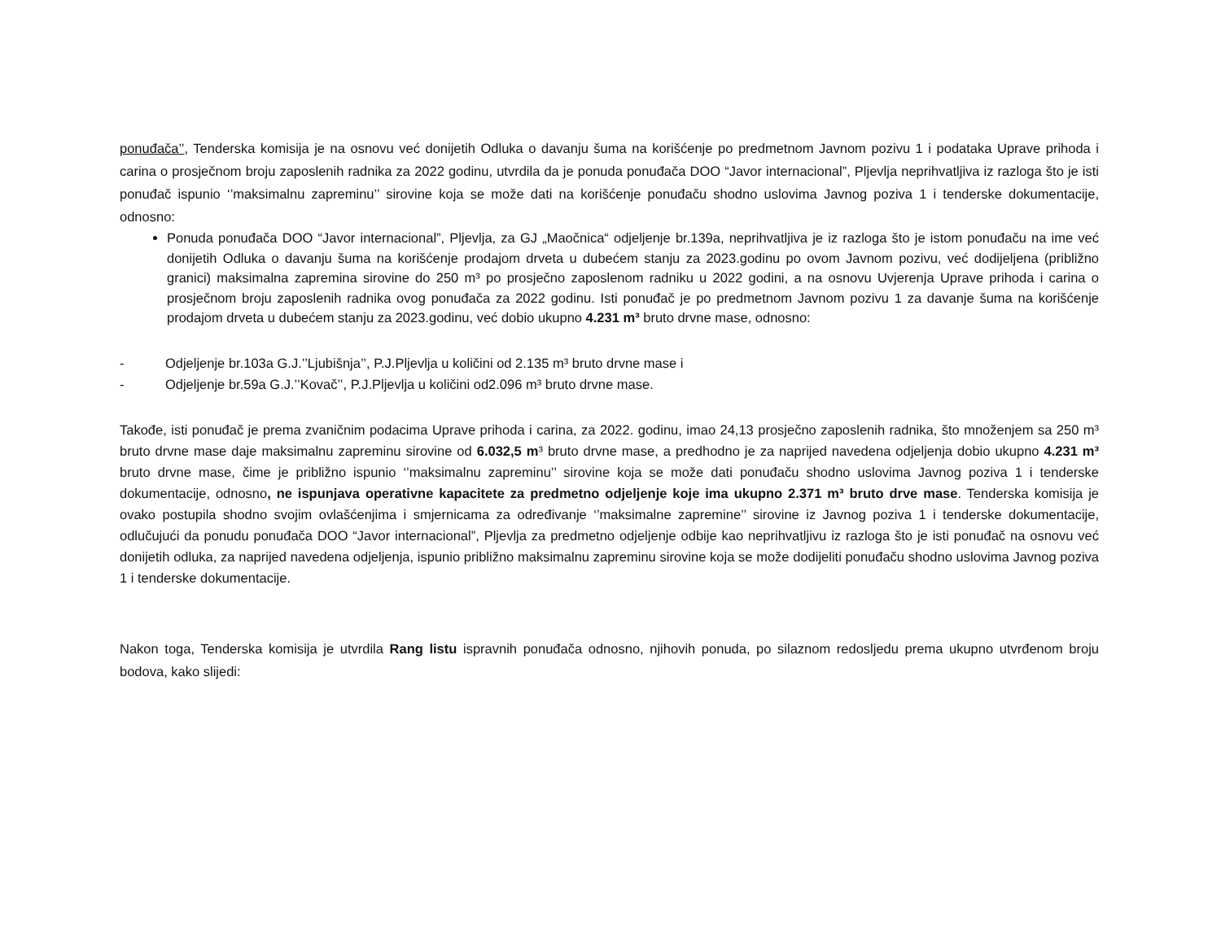ponuđača’’, Tenderska komisija je na osnovu već donijetih Odluka o davanju šuma na korišćenje po predmetnom Javnom pozivu 1 i podataka Uprave prihoda i carina o prosječnom broju zaposlenih radnika za 2022 godinu, utvrdila da je ponuda ponuđača DOO “Javor internacional”, Pljevlja neprihvatljiva iz razloga što je isti ponuđač ispunio ‘’maksimalnu zapreminu’’ sirovine koja se može dati na korišćenje ponuđaču shodno uslovima Javnog poziva 1 i tenderske dokumentacije, odnosno:
Ponuda ponuđača DOO “Javor internacional”, Pljevlja, za GJ „Maočnica“ odjeljenje br.139a, neprihvatljiva je iz razloga što je istom ponuđaču na ime već donijetih Odluka o davanju šuma na korišćenje prodajom drveta u dubećem stanju za 2023.godinu po ovom Javnom pozivu, već dodijeljena (približno granici) maksimalna zapremina sirovine do 250 m³ po prosječno zaposlenom radniku u 2022 godini, a na osnovu Uvjerenja Uprave prihoda i carina o prosječnom broju zaposlenih radnika ovog ponuđača za 2022 godinu. Isti ponuđač je po predmetnom Javnom pozivu 1 za davanje šuma na korišćenje prodajom drveta u dubećem stanju za 2023.godinu, već dobio ukupno 4.231 m³ bruto drvne mase, odnosno:
- Odjeljenje br.103a G.J.’’Ljubišnja’’, P.J.Pljevlja u količini od 2.135 m³ bruto drvne mase i
- Odjeljenje br.59a G.J.’’Kovač’’, P.J.Pljevlja u količini od2.096 m³ bruto drvne mase.
Takođe, isti ponuđač je prema zvaničnim podacima Uprave prihoda i carina, za 2022. godinu, imao 24,13 prosječno zaposlenih radnika, što množenjem sa 250 m³ bruto drvne mase daje maksimalnu zapreminu sirovine od 6.032,5 m³ bruto drvne mase, a predhodno je za naprijed navedena odjeljenja dobio ukupno 4.231 m³ bruto drvne mase, čime je približno ispunio ‘’maksimalnu zapreminu’’ sirovine koja se može dati ponuđaču shodno uslovima Javnog poziva 1 i tenderske dokumentacije, odnosno, ne ispunjava operativne kapacitete za predmetno odjeljenje koje ima ukupno 2.371 m³ bruto drve mase. Tenderska komisija je ovako postupila shodno svojim ovlašćenjima i smjernicama za određivanje ‘’maksimalne zapremine’’ sirovine iz Javnog poziva 1 i tenderske dokumentacije, odlučujući da ponudu ponuđača DOO “Javor internacional”, Pljevlja za predmetno odjeljenje odbije kao neprihvatljivu iz razloga što je isti ponuđač na osnovu već donijetih odluka, za naprijed navedena odjeljenja, ispunio približno maksimalnu zapreminu sirovine koja se može dodijeliti ponuđaču shodno uslovima Javnog poziva 1 i tenderske dokumentacije.
Nakon toga, Tenderska komisija je utvrdila Rang listu ispravnih ponuđača odnosno, njihovih ponuda, po silaznom redosljedu prema ukupno utvrđenom broju bodova, kako slijedi: